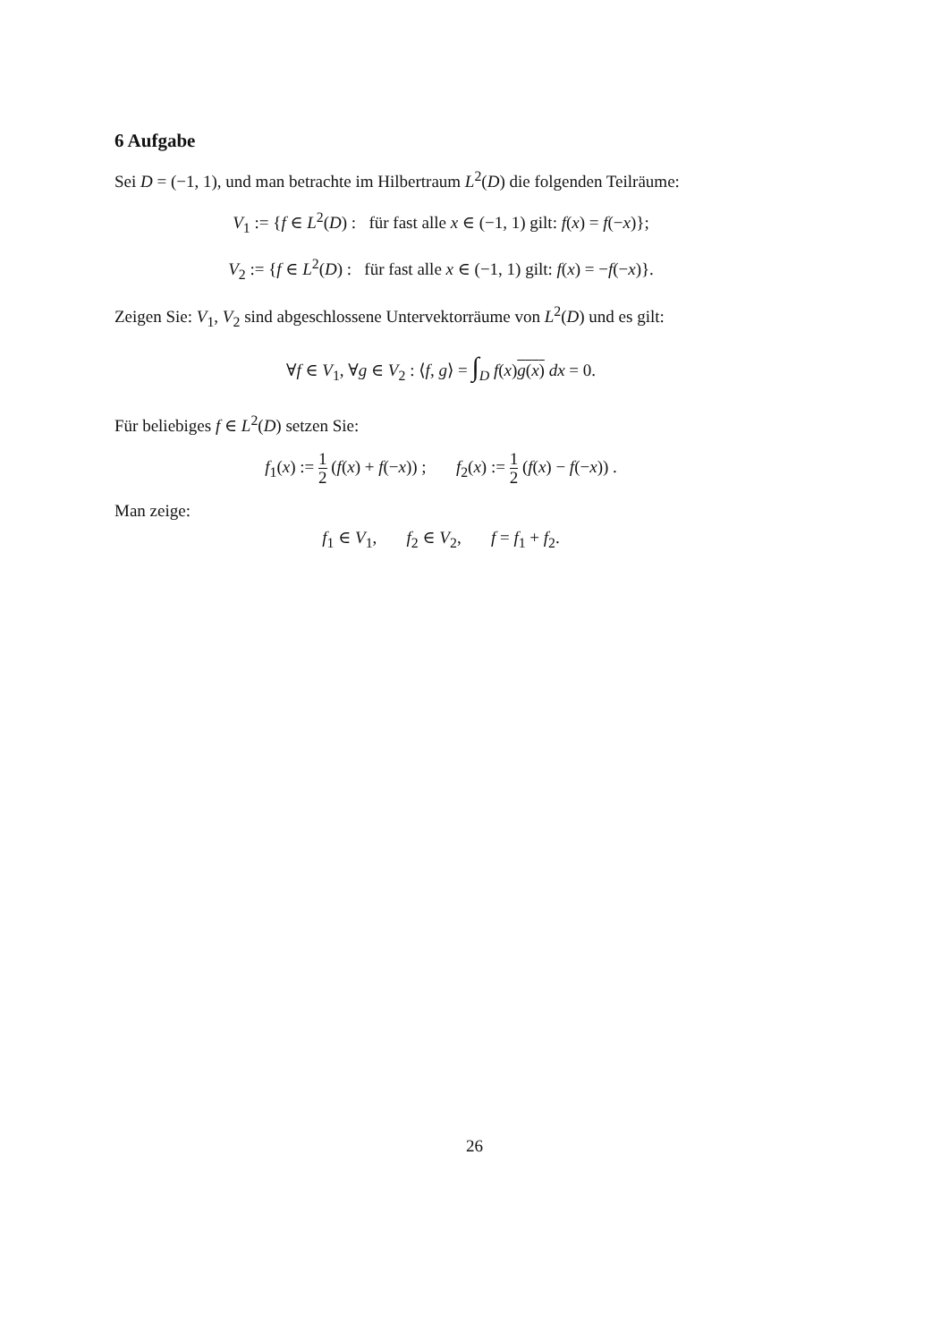6 Aufgabe
Sei D = (−1, 1), und man betrachte im Hilbertraum L<sup>2</sup>(D) die folgenden Teilräume:
V<sub>1</sub> := {f ∈ L<sup>2</sup>(D) : für fast alle x ∈ (−1, 1) gilt: f(x) = f(−x)};
V<sub>2</sub> := {f ∈ L<sup>2</sup>(D) : für fast alle x ∈ (−1, 1) gilt: f(x) = −f(−x)}.
Zeigen Sie: V<sub>1</sub>, V<sub>2</sub> sind abgeschlossene Untervektorräume von L<sup>2</sup>(D) und es gilt:
∀f ∈ V<sub>1</sub>, ∀g ∈ V<sub>2</sub> : ⟨f, g⟩ = ∫<sub>D</sub> f(x)g(x) dx = 0.
Für beliebiges f ∈ L<sup>2</sup>(D) setzen Sie:
f<sub>1</sub>(x) := 1 2 (f(x) + f(−x)) ; f<sub>2</sub>(x) := 1 2 (f(x) − f(−x)) .
Man zeige:
f<sub>1</sub> ∈ V<sub>1</sub>, f<sub>2</sub> ∈ V<sub>2</sub>, f = f<sub>1</sub> + f<sub>2</sub>.
26